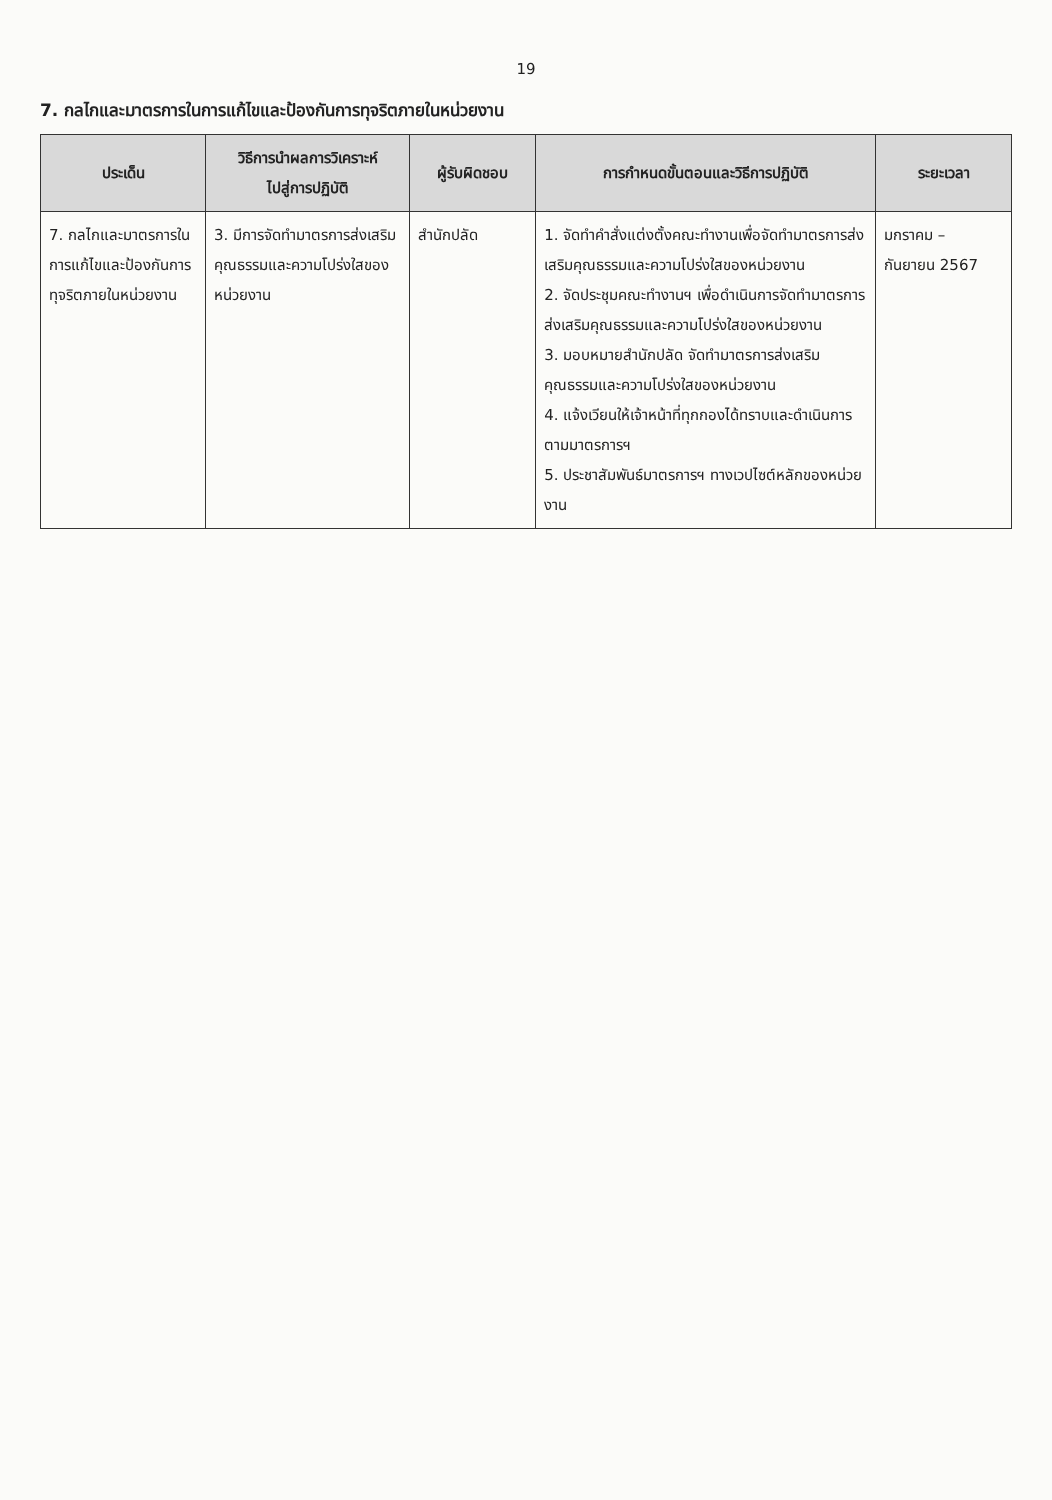19
7. กลไกและมาตรการในการแก้ไขและป้องกันการทุจริตภายในหน่วยงาน
| ประเด็น | วิธีการนำผลการวิเคราะห์ ไปสู่การปฏิบัติ | ผู้รับผิดชอบ | การกำหนดขั้นตอนและวิธีการปฏิบัติ | ระยะเวลา |
| --- | --- | --- | --- | --- |
| 7. กลไกและมาตรการในการแก้ไขและป้องกันการทุจริตภายในหน่วยงาน | 3. มีการจัดทำมาตรการส่งเสริมคุณธรรมและความโปร่งใสของหน่วยงาน | สำนักปลัด | 1. จัดทำคำสั่งแต่งตั้งคณะทำงานเพื่อจัดทำมาตรการส่งเสริมคุณธรรมและความโปร่งใสของหน่วยงาน 2. จัดประชุมคณะทำงานฯ เพื่อดำเนินการจัดทำมาตรการส่งเสริมคุณธรรมและความโปร่งใสของหน่วยงาน 3. มอบหมายสำนักปลัด จัดทำมาตรการส่งเสริมคุณธรรมและความโปร่งใสของหน่วยงาน 4. แจ้งเวียนให้เจ้าหน้าที่ทุกกองได้ทราบและดำเนินการตามมาตรการฯ 5. ประชาสัมพันธ์มาตรการฯ ทางเวปไซต์หลักของหน่วยงาน | มกราคม – กันยายน 2567 |